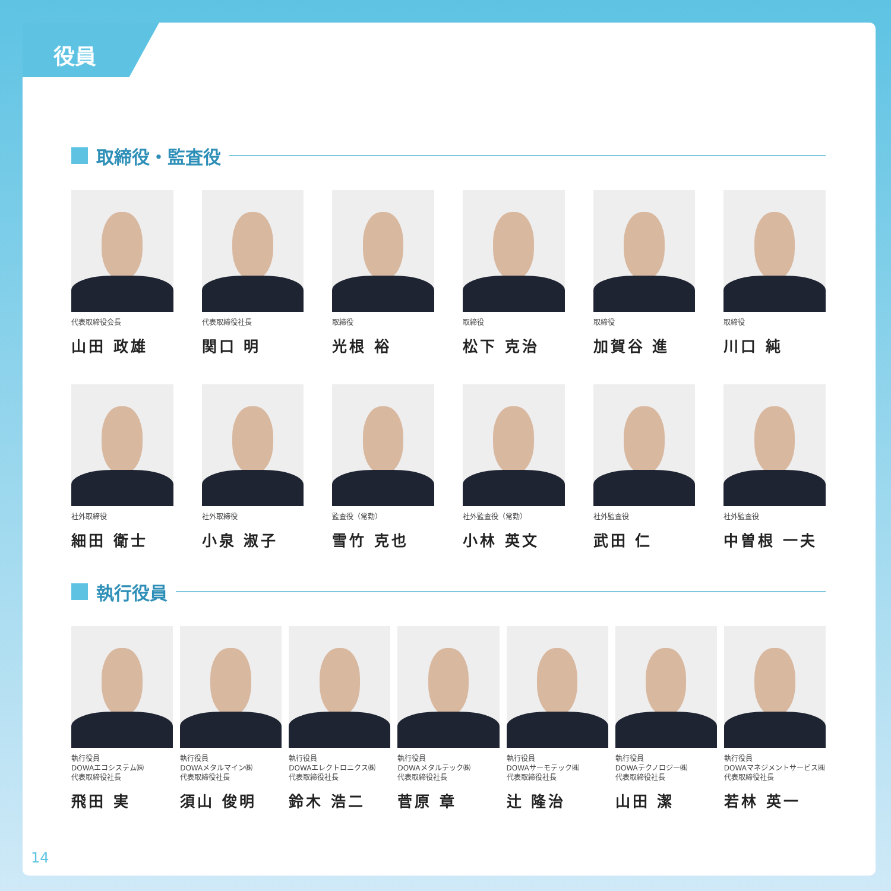役員
取締役・監査役
代表取締役会長
山田 政雄
代表取締役社長
関口 明
取締役
光根 裕
取締役
松下 克治
取締役
加賀谷 進
取締役
川口 純
社外取締役
細田 衛士
社外取締役
小泉 淑子
監査役（常勤）
雪竹 克也
社外監査役（常勤）
小林 英文
社外監査役
武田 仁
社外監査役
中曽根 一夫
執行役員
執行役員
DOWAエコシステム㈱
代表取締役社長
飛田 実
執行役員
DOWAメタルマイン㈱
代表取締役社長
須山 俊明
執行役員
DOWAエレクトロニクス㈱
代表取締役社長
鈴木 浩二
執行役員
DOWAメタルテック㈱
代表取締役社長
菅原 章
執行役員
DOWAサーモテック㈱
代表取締役社長
辻 隆治
執行役員
DOWAテクノロジー㈱
代表取締役社長
山田 潔
執行役員
DOWAマネジメントサービス㈱
代表取締役社長
若林 英一
14